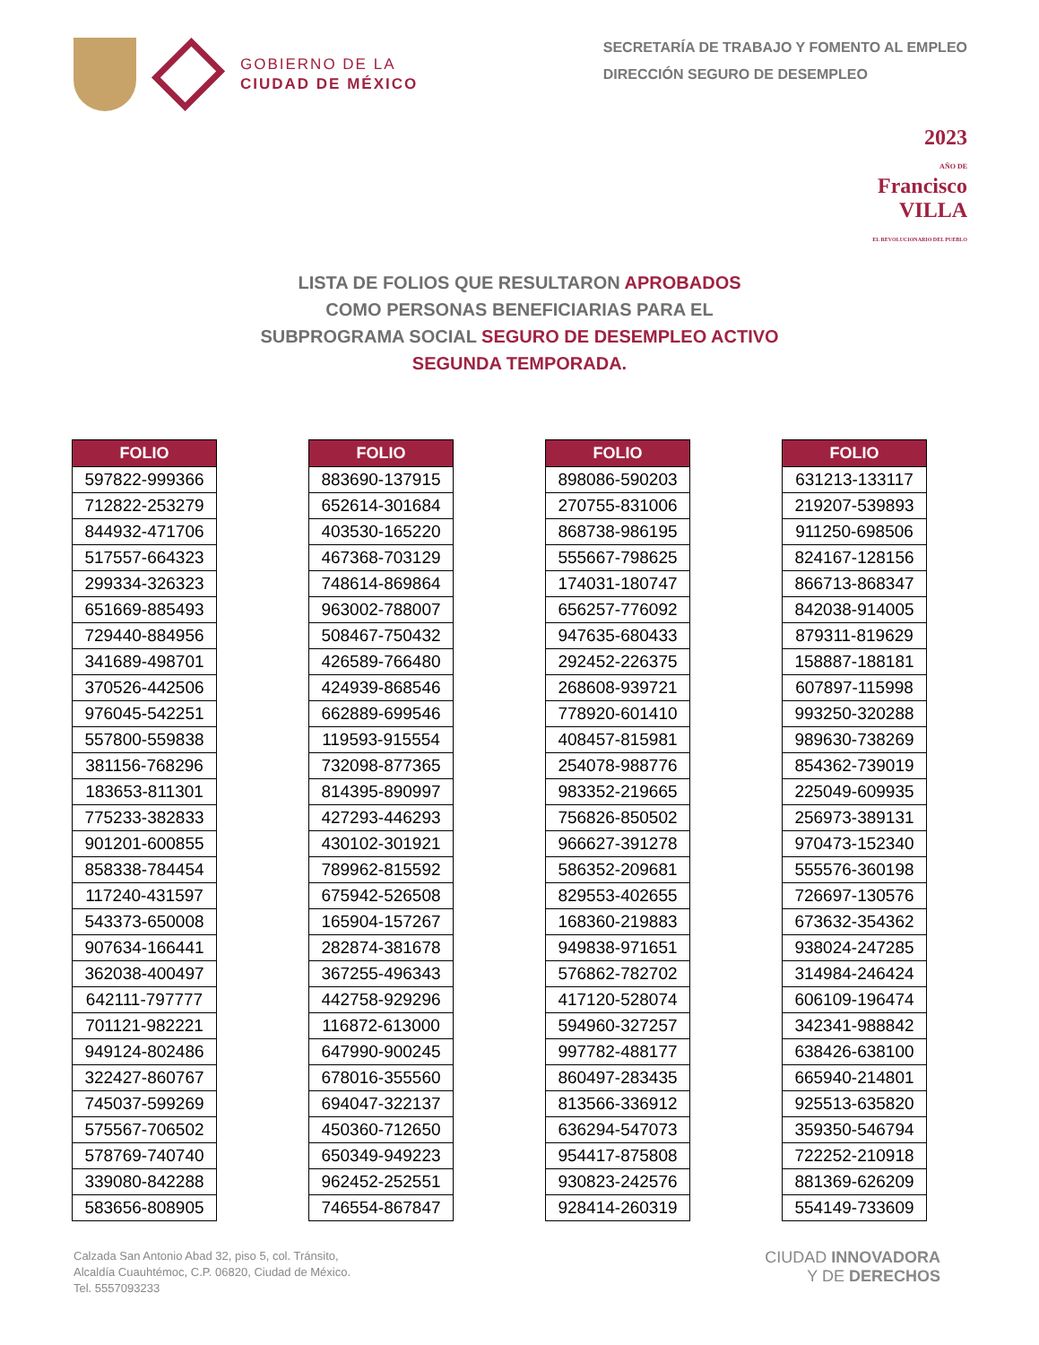GOBIERNO DE LA
CIUDAD DE MÉXICO
SECRETARÍA DE TRABAJO Y FOMENTO AL EMPLEO
DIRECCIÓN SEGURO DE DESEMPLEO
2023
AÑO DE
Francisco
VILLA
EL REVOLUCIONARIO DEL PUEBLO
LISTA DE FOLIOS QUE RESULTARON APROBADOS
COMO PERSONAS BENEFICIARIAS PARA EL
SUBPROGRAMA SOCIAL SEGURO DE DESEMPLEO ACTIVO
SEGUNDA TEMPORADA.
| FOLIO |
| --- |
| 597822-999366 |
| 712822-253279 |
| 844932-471706 |
| 517557-664323 |
| 299334-326323 |
| 651669-885493 |
| 729440-884956 |
| 341689-498701 |
| 370526-442506 |
| 976045-542251 |
| 557800-559838 |
| 381156-768296 |
| 183653-811301 |
| 775233-382833 |
| 901201-600855 |
| 858338-784454 |
| 117240-431597 |
| 543373-650008 |
| 907634-166441 |
| 362038-400497 |
| 642111-797777 |
| 701121-982221 |
| 949124-802486 |
| 322427-860767 |
| 745037-599269 |
| 575567-706502 |
| 578769-740740 |
| 339080-842288 |
| 583656-808905 |
| FOLIO |
| --- |
| 883690-137915 |
| 652614-301684 |
| 403530-165220 |
| 467368-703129 |
| 748614-869864 |
| 963002-788007 |
| 508467-750432 |
| 426589-766480 |
| 424939-868546 |
| 662889-699546 |
| 119593-915554 |
| 732098-877365 |
| 814395-890997 |
| 427293-446293 |
| 430102-301921 |
| 789962-815592 |
| 675942-526508 |
| 165904-157267 |
| 282874-381678 |
| 367255-496343 |
| 442758-929296 |
| 116872-613000 |
| 647990-900245 |
| 678016-355560 |
| 694047-322137 |
| 450360-712650 |
| 650349-949223 |
| 962452-252551 |
| 746554-867847 |
| FOLIO |
| --- |
| 898086-590203 |
| 270755-831006 |
| 868738-986195 |
| 555667-798625 |
| 174031-180747 |
| 656257-776092 |
| 947635-680433 |
| 292452-226375 |
| 268608-939721 |
| 778920-601410 |
| 408457-815981 |
| 254078-988776 |
| 983352-219665 |
| 756826-850502 |
| 966627-391278 |
| 586352-209681 |
| 829553-402655 |
| 168360-219883 |
| 949838-971651 |
| 576862-782702 |
| 417120-528074 |
| 594960-327257 |
| 997782-488177 |
| 860497-283435 |
| 813566-336912 |
| 636294-547073 |
| 954417-875808 |
| 930823-242576 |
| 928414-260319 |
| FOLIO |
| --- |
| 631213-133117 |
| 219207-539893 |
| 911250-698506 |
| 824167-128156 |
| 866713-868347 |
| 842038-914005 |
| 879311-819629 |
| 158887-188181 |
| 607897-115998 |
| 993250-320288 |
| 989630-738269 |
| 854362-739019 |
| 225049-609935 |
| 256973-389131 |
| 970473-152340 |
| 555576-360198 |
| 726697-130576 |
| 673632-354362 |
| 938024-247285 |
| 314984-246424 |
| 606109-196474 |
| 342341-988842 |
| 638426-638100 |
| 665940-214801 |
| 925513-635820 |
| 359350-546794 |
| 722252-210918 |
| 881369-626209 |
| 554149-733609 |
Calzada San Antonio Abad 32, piso 5, col. Tránsito,
Alcaldía Cuauhtémoc, C.P. 06820, Ciudad de México.
Tel. 5557093233
CIUDAD INNOVADORA
Y DE DERECHOS